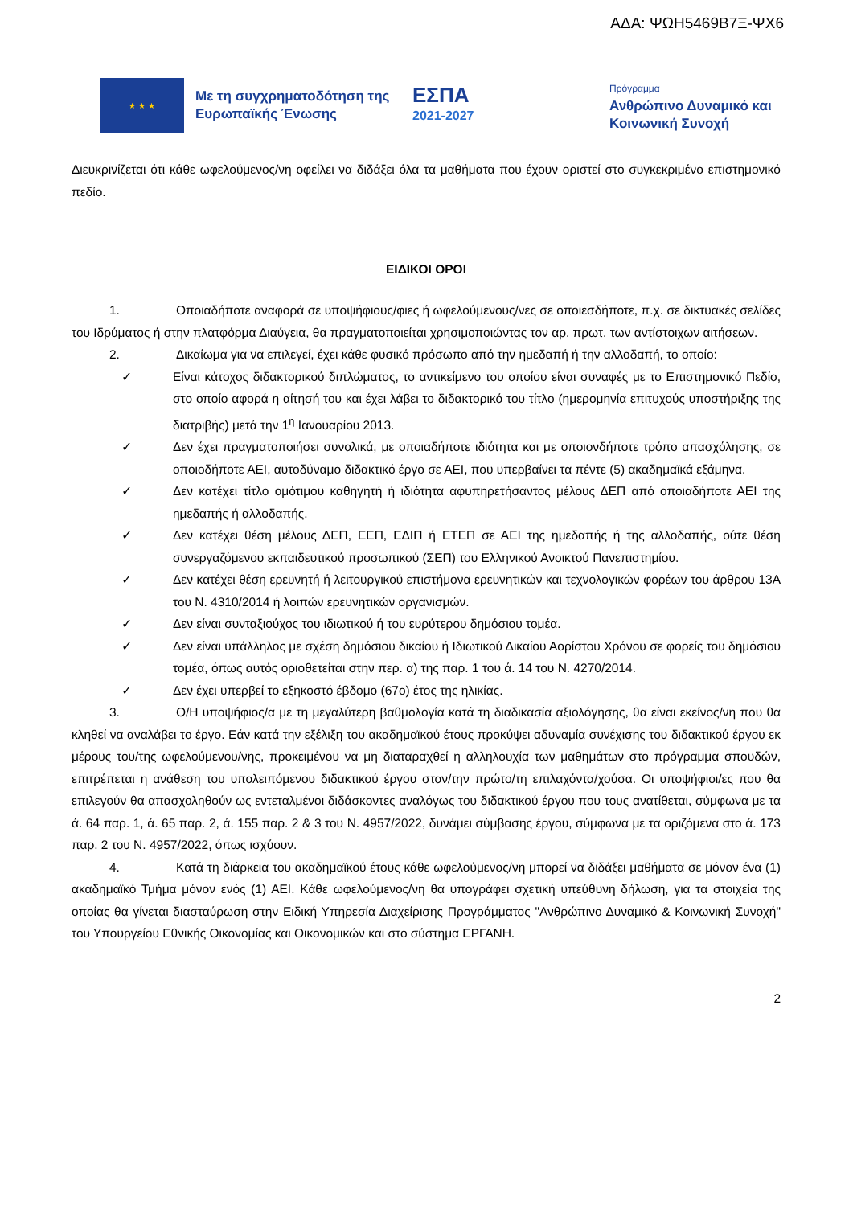ΑΔΑ: ΨΩΗ5469Β7Ξ-ΨΧ6
★ ★ ★
Με τη συγχρηματοδότηση της Ευρωπαϊκής Ένωσης
ΕΣΠΑ
2021-2027
Πρόγραμμα
Ανθρώπινο Δυναμικό και
Κοινωνική Συνοχή
Διευκρινίζεται ότι κάθε ωφελούμενος/νη οφείλει να διδάξει όλα τα μαθήματα που έχουν οριστεί στο συγκεκριμένο επιστημονικό πεδίο.
ΕΙΔΙΚΟΙ ΟΡΟΙ
1. Οποιαδήποτε αναφορά σε υποψήφιους/φιες ή ωφελούμενους/νες σε οποιεσδήποτε, π.χ. σε δικτυακές σελίδες του Ιδρύματος ή στην πλατφόρμα Διαύγεια, θα πραγματοποιείται χρησιμοποιώντας τον αρ. πρωτ. των αντίστοιχων αιτήσεων.
2. Δικαίωμα για να επιλεγεί, έχει κάθε φυσικό πρόσωπο από την ημεδαπή ή την αλλοδαπή, το οποίο:
✓ Είναι κάτοχος διδακτορικού διπλώματος, το αντικείμενο του οποίου είναι συναφές με το Επιστημονικό Πεδίο, στο οποίο αφορά η αίτησή του και έχει λάβει το διδακτορικό του τίτλο (ημερομηνία επιτυχούς υποστήριξης της διατριβής) μετά την 1<sup>η</sup> Ιανουαρίου 2013.
✓ Δεν έχει πραγματοποιήσει συνολικά, με οποιαδήποτε ιδιότητα και με οποιονδήποτε τρόπο απασχόλησης, σε οποιοδήποτε ΑΕΙ, αυτοδύναμο διδακτικό έργο σε ΑΕΙ, που υπερβαίνει τα πέντε (5) ακαδημαϊκά εξάμηνα.
✓ Δεν κατέχει τίτλο ομότιμου καθηγητή ή ιδιότητα αφυπηρετήσαντος μέλους ΔΕΠ από οποιαδήποτε ΑΕΙ της ημεδαπής ή αλλοδαπής.
✓ Δεν κατέχει θέση μέλους ΔΕΠ, ΕΕΠ, ΕΔΙΠ ή ΕΤΕΠ σε ΑΕΙ της ημεδαπής ή της αλλοδαπής, ούτε θέση συνεργαζόμενου εκπαιδευτικού προσωπικού (ΣΕΠ) του Ελληνικού Ανοικτού Πανεπιστημίου.
✓ Δεν κατέχει θέση ερευνητή ή λειτουργικού επιστήμονα ερευνητικών και τεχνολογικών φορέων του άρθρου 13Α του Ν. 4310/2014 ή λοιπών ερευνητικών οργανισμών.
✓ Δεν είναι συνταξιούχος του ιδιωτικού ή του ευρύτερου δημόσιου τομέα.
✓ Δεν είναι υπάλληλος με σχέση δημόσιου δικαίου ή Ιδιωτικού Δικαίου Αορίστου Χρόνου σε φορείς του δημόσιου τομέα, όπως αυτός οριοθετείται στην περ. α) της παρ. 1 του ά. 14 του Ν. 4270/2014.
✓ Δεν έχει υπερβεί το εξηκοστό έβδομο (67ο) έτος της ηλικίας.
3. Ο/Η υποψήφιος/α με τη μεγαλύτερη βαθμολογία κατά τη διαδικασία αξιολόγησης, θα είναι εκείνος/νη που θα κληθεί να αναλάβει το έργο. Εάν κατά την εξέλιξη του ακαδημαϊκού έτους προκύψει αδυναμία συνέχισης του διδακτικού έργου εκ μέρους του/της ωφελούμενου/νης, προκειμένου να μη διαταραχθεί η αλληλουχία των μαθημάτων στο πρόγραμμα σπουδών, επιτρέπεται η ανάθεση του υπολειπόμενου διδακτικού έργου στον/την πρώτο/τη επιλαχόντα/χούσα. Οι υποψήφιοι/ες που θα επιλεγούν θα απασχοληθούν ως εντεταλμένοι διδάσκοντες αναλόγως του διδακτικού έργου που τους ανατίθεται, σύμφωνα με τα ά. 64 παρ. 1, ά. 65 παρ. 2, ά. 155 παρ. 2 & 3 του Ν. 4957/2022, δυνάμει σύμβασης έργου, σύμφωνα με τα οριζόμενα στο ά. 173 παρ. 2 του Ν. 4957/2022, όπως ισχύουν.
4. Κατά τη διάρκεια του ακαδημαϊκού έτους κάθε ωφελούμενος/νη μπορεί να διδάξει μαθήματα σε μόνον ένα (1) ακαδημαϊκό Τμήμα μόνον ενός (1) ΑΕΙ. Κάθε ωφελούμενος/νη θα υπογράφει σχετική υπεύθυνη δήλωση, για τα στοιχεία της οποίας θα γίνεται διασταύρωση στην Ειδική Υπηρεσία Διαχείρισης Προγράμματος "Ανθρώπινο Δυναμικό & Κοινωνική Συνοχή" του Υπουργείου Εθνικής Οικονομίας και Οικονομικών και στο σύστημα ΕΡΓΑΝΗ.
2